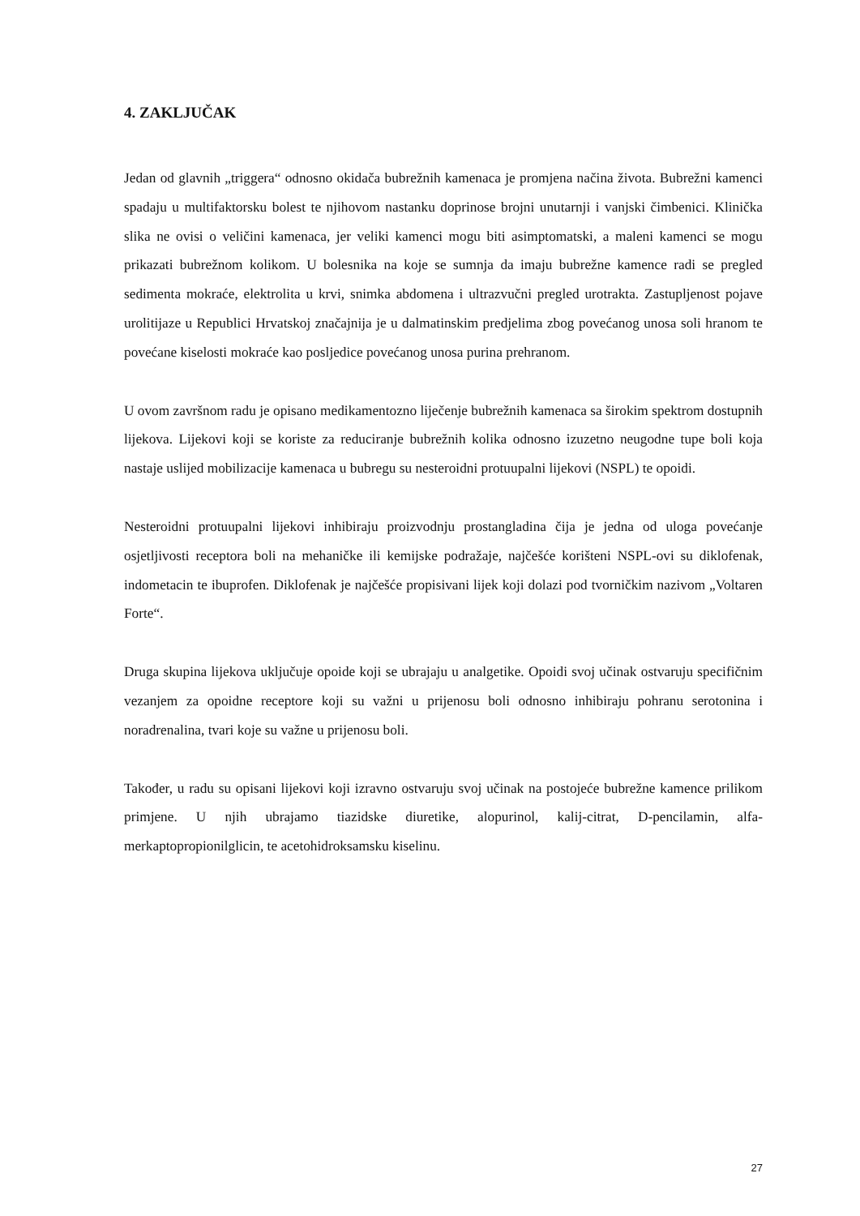4. ZAKLJUČAK
Jedan od glavnih „triggera“ odnosno okidača bubrežnih kamenaca je promjena načina života. Bubrežni kamenci spadaju u multifaktorsku bolest te njihovom nastanku doprinose brojni unutarnji i vanjski čimbenici. Klinička slika ne ovisi o veličini kamenaca, jer veliki kamenci mogu biti asimptomatski, a maleni kamenci se mogu prikazati bubrežnom kolikom. U bolesnika na koje se sumnja da imaju bubrežne kamence radi se pregled sedimenta mokraće, elektrolita u krvi, snimka abdomena i ultrazvučni pregled urotrakta. Zastupljenost pojave urolitijaze u Republici Hrvatskoj značajnija je u dalmatinskim predjelima zbog povećanog unosa soli hranom te povećane kiselosti mokraće kao posljedice povećanog unosa purina prehranom.
U ovom završnom radu je opisano medikamentozno liječenje bubrežnih kamenaca sa širokim spektrom dostupnih lijekova. Lijekovi koji se koriste za reduciranje bubrežnih kolika odnosno izuzetno neugodne tupe boli koja nastaje uslijed mobilizacije kamenaca u bubregu su nesteroidni protuupalni lijekovi (NSPL) te opoidi.
Nesteroidni protuupalni lijekovi inhibiraju proizvodnju prostangladina čija je jedna od uloga povećanje osjetljivosti receptora boli na mehaničke ili kemijske podražaje, najčešće korišteni NSPL-ovi su diklofenak, indometacin te ibuprofen. Diklofenak je najčešće propisivani lijek koji dolazi pod tvorničkim nazivom „Voltaren Forte“.
Druga skupina lijekova uključuje opoide koji se ubrajaju u analgetike. Opoidi svoj učinak ostvaruju specifičnim vezanjem za opoidne receptore koji su važni u prijenosu boli odnosno inhibiraju pohranu serotonina i noradrenalina, tvari koje su važne u prijenosu boli.
Također, u radu su opisani lijekovi koji izravno ostvaruju svoj učinak na postojeće bubrežne kamence prilikom primjene. U njih ubrajamo tiazidske diuretike, alopurinol, kalij-citrat, D-pencilamin, alfa-merkaptopropionilglicin, te acetohidroksamsku kiselinu.
27